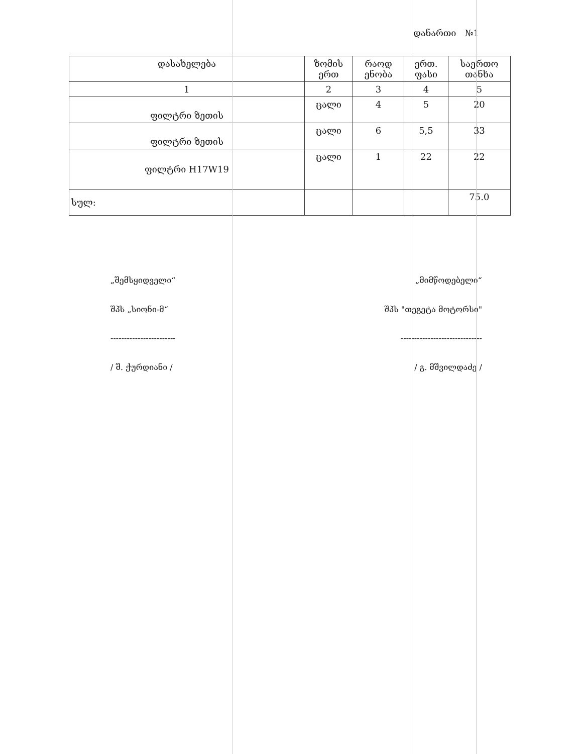დანართი №1
| დასახელება | ზომის ერთ | რაოდ ენობა | ერთ. ფასი | საერთო თანხა |
| --- | --- | --- | --- | --- |
| 1 | 2 | 3 | 4 | 5 |
| ფილტრი ზეთის | ცალი | 4 | 5 | 20 |
| ფილტრი ზეთის | ცალი | 6 | 5,5 | 33 |
| ფილტრი H17W19 | ცალი | 1 | 22 | 22 |
| სულ: | | | | 75.0 |
„შემსყიდველი“
შპს „სიონი-მ“
------------------------
/ შ. ქურდიანი /
„მიმწოდებელი“
შპს "თეგეტა მოტორსი"
------------------------------
/ გ. მშვილდაძე /